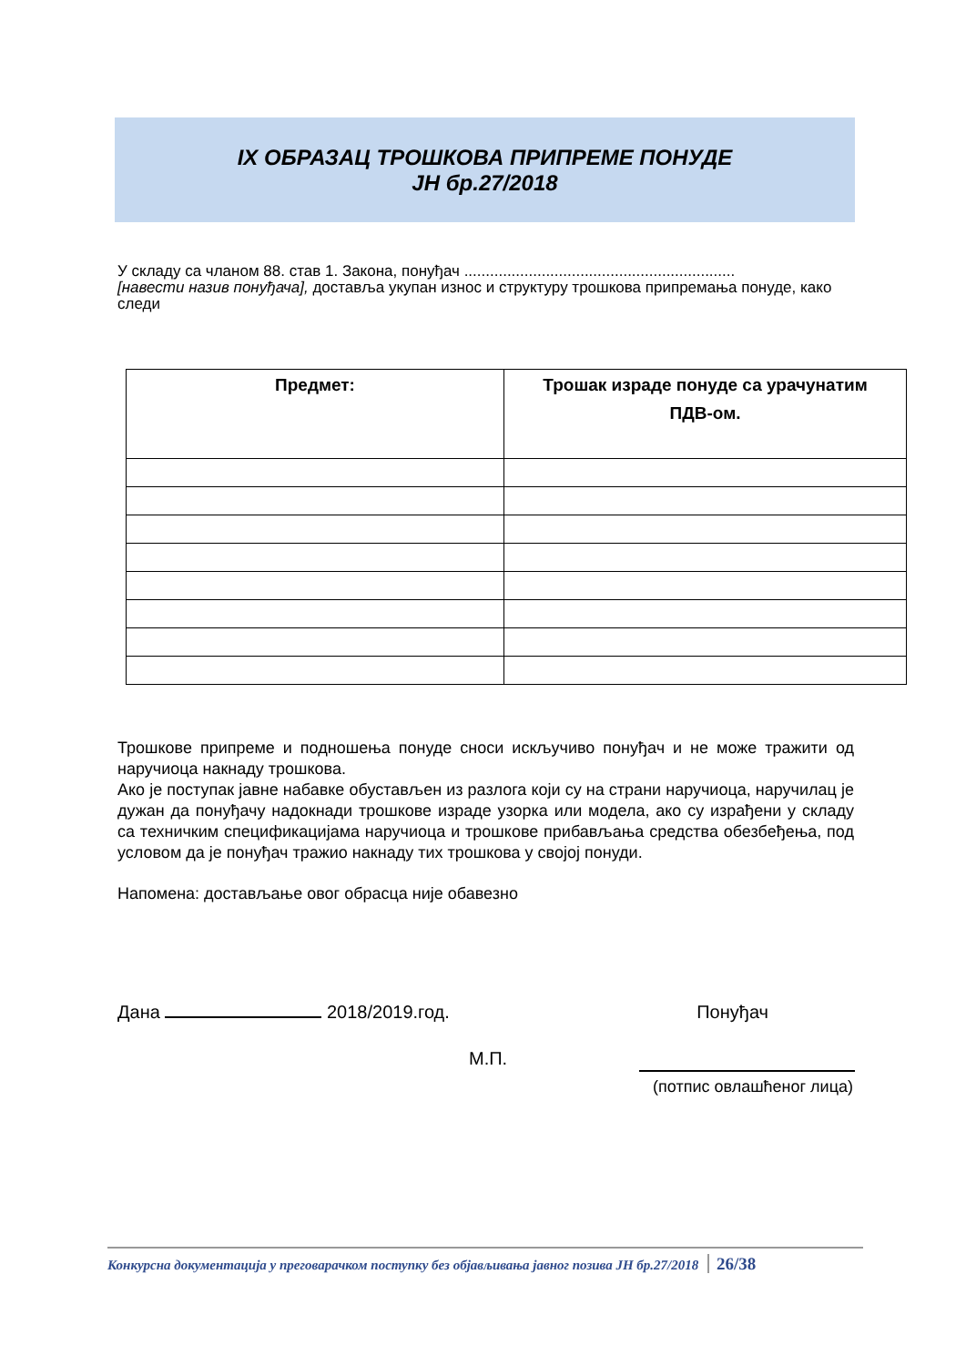IX ОБРАЗАЦ ТРОШКОВА ПРИПРЕМЕ ПОНУДЕ
ЈН бр.27/2018
У складу са чланом 88. став 1. Закона, понуђач ...............................................................
[навести назив понуђача], доставља укупан износ и структуру трошкова припремања понуде, како следи
| Предмет: | Трошак израде понуде са урачунатим ПДВ-ом. |
| --- | --- |
Трошкове припреме и подношења понуде сноси искључиво понуђач и не може тражити од наручиоца накнаду трошкова.
Ако је поступак јавне набавке обустављен из разлога који су на страни наручиоца, наручилац је дужан да понуђачу надокнади трошкове израде узорка или модела, ако су израђени у складу са техничким спецификацијама наручиоца и трошкове прибављања средства обезбеђења, под условом да је понуђач тражио накнаду тих трошкова у својој понуди.
Напомена: достављање овог обрасца није обавезно
Дана 2018/2019.год. Понуђач
М.П.
(потпис овлашћеног лица)
Конкурсна документација у преговарачком поступку без објављивања јавног позива ЈН бр.27/2018 26/38